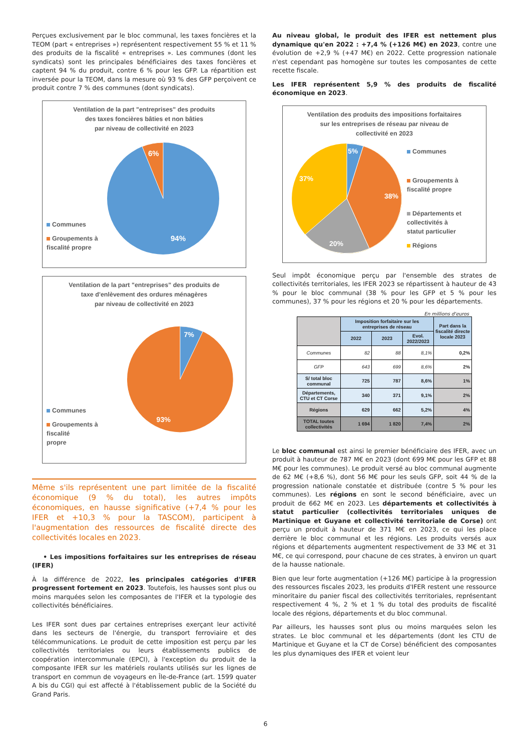Perçues exclusivement par le bloc communal, les taxes foncières et la TEOM (part « entreprises ») représentent respectivement 55 % et 11 % des produits de la fiscalité « entreprises ». Les communes (dont les syndicats) sont les principales bénéficiaires des taxes foncières et captent 94 % du produit, contre 6 % pour les GFP. La répartition est inversée pour la TEOM, dans la mesure où 93 % des GFP perçoivent ce produit contre 7 % des communes (dont syndicats).
Ventilation de la part "entreprises" des produits
des taxes foncières bâties et non bâties
par niveau de collectivité en 2023
Communes
Groupements à
fiscalité propre
6%
94%
Ventilation de la part "entreprises" des produits de
taxe d'enlèvement des ordures ménagères
par niveau de collectivité en 2023
Communes
Groupements à fiscalité
propre
7%
93%
Même s'ils représentent une part limitée de la fiscalité économique (9 % du total), les autres impôts économiques, en hausse significative (+7,4 % pour les IFER et +10,3 % pour la TASCOM), participent à l'augmentation des ressources de fiscalité directe des collectivités locales en 2023.
• Les impositions forfaitaires sur les entreprises de réseau (IFER)
À la différence de 2022, les principales catégories d'IFER progressent fortement en 2023. Toutefois, les hausses sont plus ou moins marquées selon les composantes de l'IFER et la typologie des collectivités bénéficiaires.
Les IFER sont dues par certaines entreprises exerçant leur activité dans les secteurs de l'énergie, du transport ferroviaire et des télécommunications. Le produit de cette imposition est perçu par les collectivités territoriales ou leurs établissements publics de coopération intercommunale (EPCI), à l'exception du produit de la composante IFER sur les matériels roulants utilisés sur les lignes de transport en commun de voyageurs en Île-de-France (art. 1599 quater A bis du CGI) qui est affecté à l'établissement public de la Société du Grand Paris.
Au niveau global, le produit des IFER est nettement plus dynamique qu'en 2022 : +7,4 % (+126 M€) en 2023, contre une évolution de +2,9 % (+47 M€) en 2022. Cette progression nationale n'est cependant pas homogène sur toutes les composantes de cette recette fiscale.
Les IFER représentent 5,9 % des produits de fiscalité économique en 2023.
Ventilation des produits des impositions forfaitaires
sur les entreprises de réseau par niveau de
collectivité en 2023
5%
38%
20%
37%
Communes
Groupements à
fiscalité propre
Départements et
collectivités à
statut particulier
Régions
Seul impôt économique perçu par l'ensemble des strates de collectivités territoriales, les IFER 2023 se répartissent à hauteur de 43 % pour le bloc communal (38 % pour les GFP et 5 % pour les communes), 37 % pour les régions et 20 % pour les départements.
En millions d'euros
| | Imposition forfaitaire sur les entreprises de réseau | | | Part dans la fiscalité directe locale 2023 |
| --- | --- | --- | --- | --- |
| | 2022 | 2023 | Evol. 2022/2023 | |
| Communes | 82 | 88 | 8,1% | 0,2% |
| GFP | 643 | 699 | 8,6% | 2% |
| S/ total bloc communal | 725 | 787 | 8,6% | 1% |
| Départements, CTU et CT Corse | 340 | 371 | 9,1% | 2% |
| Régions | 629 | 662 | 5,2% | 4% |
| TOTAL toutes collectivités | 1 694 | 1 820 | 7,4% | 2% |
Le bloc communal est ainsi le premier bénéficiaire des IFER, avec un produit à hauteur de 787 M€ en 2023 (dont 699 M€ pour les GFP et 88 M€ pour les communes). Le produit versé au bloc communal augmente de 62 M€ (+8,6 %), dont 56 M€ pour les seuls GFP, soit 44 % de la progression nationale constatée et distribuée (contre 5 % pour les communes). Les régions en sont le second bénéficiaire, avec un produit de 662 M€ en 2023. Les départements et collectivités à statut particulier (collectivités territoriales uniques de Martinique et Guyane et collectivité territoriale de Corse) ont perçu un produit à hauteur de 371 M€ en 2023, ce qui les place derrière le bloc communal et les régions. Les produits versés aux régions et départements augmentent respectivement de 33 M€ et 31 M€, ce qui correspond, pour chacune de ces strates, à environ un quart de la hausse nationale.
Bien que leur forte augmentation (+126 M€) participe à la progression des ressources fiscales 2023, les produits d'IFER restent une ressource minoritaire du panier fiscal des collectivités territoriales, représentant respectivement 4 %, 2 % et 1 % du total des produits de fiscalité locale des régions, départements et du bloc communal.
Par ailleurs, les hausses sont plus ou moins marquées selon les strates. Le bloc communal et les départements (dont les CTU de Martinique et Guyane et la CT de Corse) bénéficient des composantes les plus dynamiques des IFER et voient leur
6